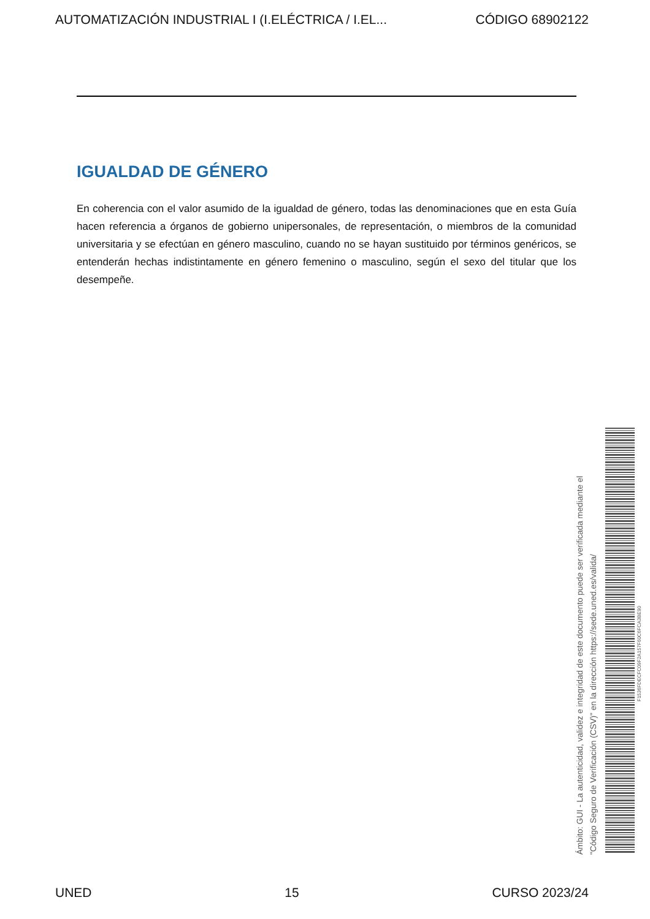AUTOMATIZACIÓN INDUSTRIAL I (I.ELÉCTRICA / I.EL... CÓDIGO 68902122
IGUALDAD DE GÉNERO
En coherencia con el valor asumido de la igualdad de género, todas las denominaciones que en esta Guía hacen referencia a órganos de gobierno unipersonales, de representación, o miembros de la comunidad universitaria y se efectúan en género masculino, cuando no se hayan sustituido por términos genéricos, se entenderán hechas indistintamente en género femenino o masculino, según el sexo del titular que los desempeñe.
Ámbito: GUI - La autenticidad, validez e integridad de este documento puede ser verificada mediante el
"Código Seguro de Verificación (CSV)" en la dirección https://sede.uned.es/valida/
F1536FDECFC09F2A157F60C6FCA3BE90
UNED 15 CURSO 2023/24